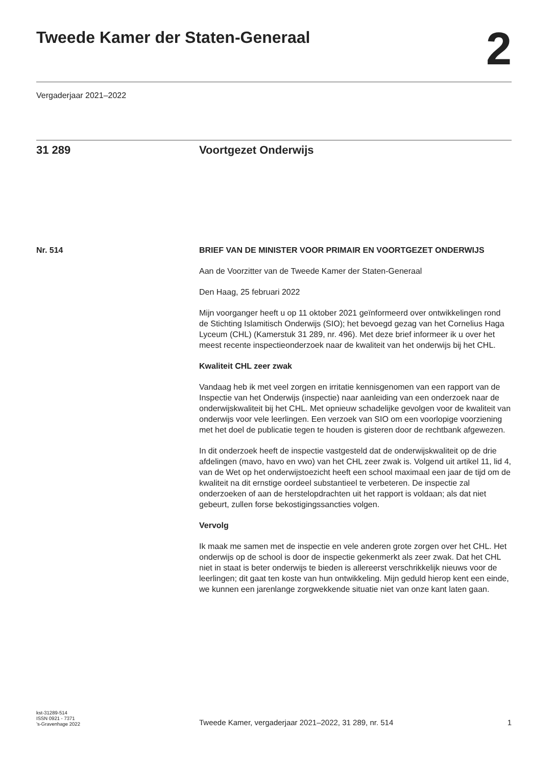Tweede Kamer der Staten-Generaal
2
Vergaderjaar 2021–2022
31 289 Voortgezet Onderwijs
Nr. 514 BRIEF VAN DE MINISTER VOOR PRIMAIR EN VOORTGEZET ONDERWIJS
Aan de Voorzitter van de Tweede Kamer der Staten-Generaal
Den Haag, 25 februari 2022
Mijn voorganger heeft u op 11 oktober 2021 geïnformeerd over ontwikkelingen rond de Stichting Islamitisch Onderwijs (SIO); het bevoegd gezag van het Cornelius Haga Lyceum (CHL) (Kamerstuk 31 289, nr. 496). Met deze brief informeer ik u over het meest recente inspectieonderzoek naar de kwaliteit van het onderwijs bij het CHL.
Kwaliteit CHL zeer zwak
Vandaag heb ik met veel zorgen en irritatie kennisgenomen van een rapport van de Inspectie van het Onderwijs (inspectie) naar aanleiding van een onderzoek naar de onderwijskwaliteit bij het CHL. Met opnieuw schadelijke gevolgen voor de kwaliteit van onderwijs voor vele leerlingen. Een verzoek van SIO om een voorlopige voorziening met het doel de publicatie tegen te houden is gisteren door de rechtbank afgewezen.
In dit onderzoek heeft de inspectie vastgesteld dat de onderwijskwaliteit op de drie afdelingen (mavo, havo en vwo) van het CHL zeer zwak is. Volgend uit artikel 11, lid 4, van de Wet op het onderwijstoezicht heeft een school maximaal een jaar de tijd om de kwaliteit na dit ernstige oordeel substantieel te verbeteren. De inspectie zal onderzoeken of aan de herstelopdrachten uit het rapport is voldaan; als dat niet gebeurt, zullen forse bekostigingssancties volgen.
Vervolg
Ik maak me samen met de inspectie en vele anderen grote zorgen over het CHL. Het onderwijs op de school is door de inspectie gekenmerkt als zeer zwak. Dat het CHL niet in staat is beter onderwijs te bieden is allereerst verschrikkelijk nieuws voor de leerlingen; dit gaat ten koste van hun ontwikkeling. Mijn geduld hierop kent een einde, we kunnen een jarenlange zorgwekkende situatie niet van onze kant laten gaan.
kst-31289-514
ISSN 0921 - 7371
’s-Gravenhage 2022
Tweede Kamer, vergaderjaar 2021–2022, 31 289, nr. 514
1